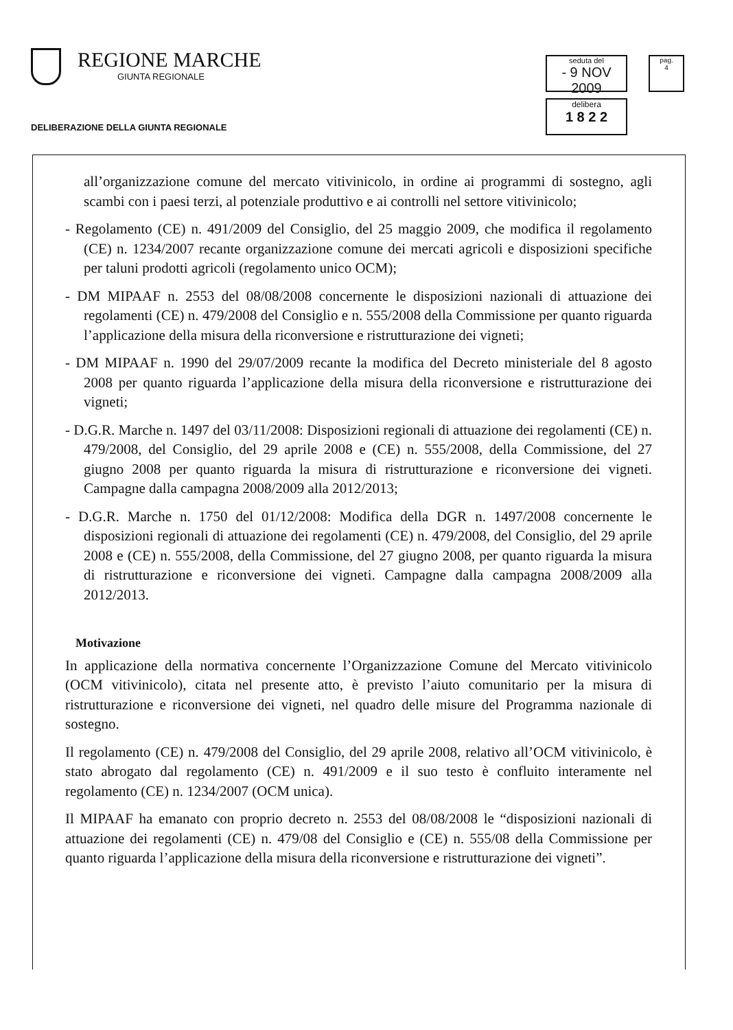REGIONE MARCHE
GIUNTA REGIONALE
DELIBERAZIONE DELLA GIUNTA REGIONALE
seduta del
- 9 NOV 2009
pag.
4
delibera
1 8 2 2
all’organizzazione comune del mercato vitivinicolo, in ordine ai programmi di sostegno, agli scambi con i paesi terzi, al potenziale produttivo e ai controlli nel settore vitivinicolo;
- Regolamento (CE) n. 491/2009 del Consiglio, del 25 maggio 2009, che modifica il regolamento (CE) n. 1234/2007 recante organizzazione comune dei mercati agricoli e disposizioni specifiche per taluni prodotti agricoli (regolamento unico OCM);
- DM MIPAAF n. 2553 del 08/08/2008 concernente le disposizioni nazionali di attuazione dei regolamenti (CE) n. 479/2008 del Consiglio e n. 555/2008 della Commissione per quanto riguarda l’applicazione della misura della riconversione e ristrutturazione dei vigneti;
- DM MIPAAF n. 1990 del 29/07/2009 recante la modifica del Decreto ministeriale del 8 agosto 2008 per quanto riguarda l’applicazione della misura della riconversione e ristrutturazione dei vigneti;
- D.G.R. Marche n. 1497 del 03/11/2008: Disposizioni regionali di attuazione dei regolamenti (CE) n. 479/2008, del Consiglio, del 29 aprile 2008 e (CE) n. 555/2008, della Commissione, del 27 giugno 2008 per quanto riguarda la misura di ristrutturazione e riconversione dei vigneti. Campagne dalla campagna 2008/2009 alla 2012/2013;
- D.G.R. Marche n. 1750 del 01/12/2008: Modifica della DGR n. 1497/2008 concernente le disposizioni regionali di attuazione dei regolamenti (CE) n. 479/2008, del Consiglio, del 29 aprile 2008 e (CE) n. 555/2008, della Commissione, del 27 giugno 2008, per quanto riguarda la misura di ristrutturazione e riconversione dei vigneti. Campagne dalla campagna 2008/2009 alla 2012/2013.
Motivazione
In applicazione della normativa concernente l’Organizzazione Comune del Mercato vitivinicolo (OCM vitivinicolo), citata nel presente atto, è previsto l’aiuto comunitario per la misura di ristrutturazione e riconversione dei vigneti, nel quadro delle misure del Programma nazionale di sostegno.
Il regolamento (CE) n. 479/2008 del Consiglio, del 29 aprile 2008, relativo all’OCM vitivinicolo, è stato abrogato dal regolamento (CE) n. 491/2009 e il suo testo è confluito interamente nel regolamento (CE) n. 1234/2007 (OCM unica).
Il MIPAAF ha emanato con proprio decreto n. 2553 del 08/08/2008 le “disposizioni nazionali di attuazione dei regolamenti (CE) n. 479/08 del Consiglio e (CE) n. 555/08 della Commissione per quanto riguarda l’applicazione della misura della riconversione e ristrutturazione dei vigneti”.